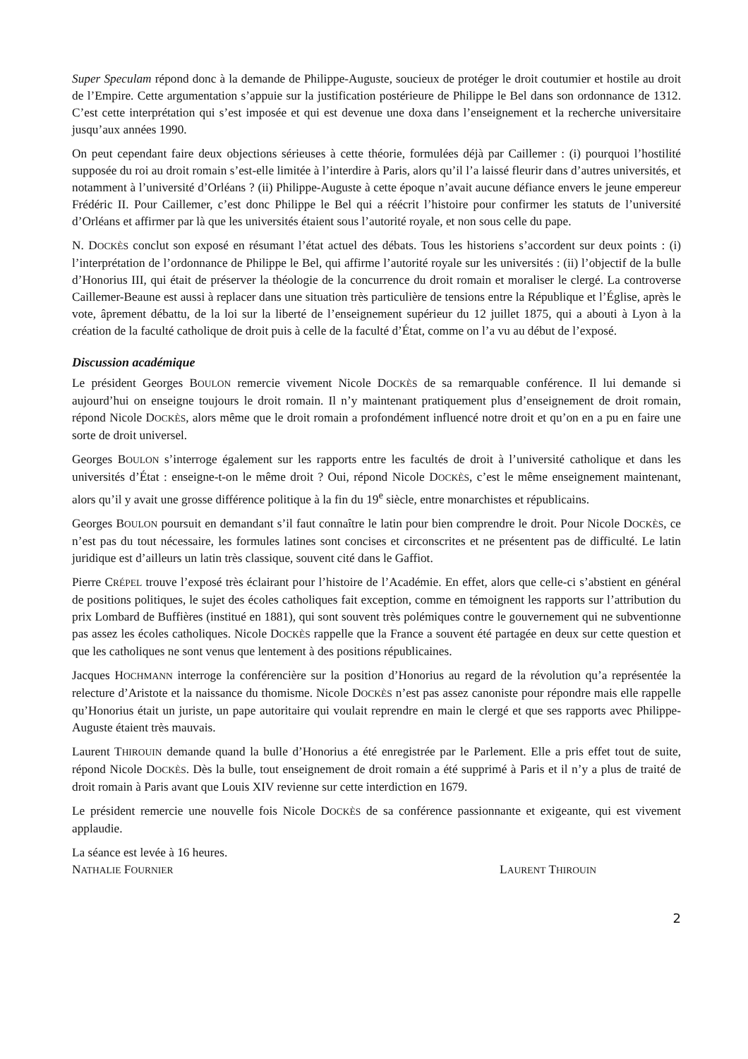Super Speculam répond donc à la demande de Philippe-Auguste, soucieux de protéger le droit coutumier et hostile au droit de l’Empire. Cette argumentation s’appuie sur la justification postérieure de Philippe le Bel dans son ordonnance de 1312. C’est cette interprétation qui s’est imposée et qui est devenue une doxa dans l’enseignement et la recherche universitaire jusqu’aux années 1990.
On peut cependant faire deux objections sérieuses à cette théorie, formulées déjà par Caillemer : (i) pourquoi l’hostilité supposée du roi au droit romain s’est-elle limitée à l’interdire à Paris, alors qu’il l’a laissé fleurir dans d’autres universités, et notamment à l’université d’Orléans ? (ii) Philippe-Auguste à cette époque n’avait aucune défiance envers le jeune empereur Frédéric II. Pour Caillemer, c’est donc Philippe le Bel qui a réécrit l’histoire pour confirmer les statuts de l’université d’Orléans et affirmer par là que les universités étaient sous l’autorité royale, et non sous celle du pape.
N. DOCKÈS conclut son exposé en résumant l’état actuel des débats. Tous les historiens s’accordent sur deux points : (i) l’interprétation de l’ordonnance de Philippe le Bel, qui affirme l’autorité royale sur les universités : (ii) l’objectif de la bulle d’Honorius III, qui était de préserver la théologie de la concurrence du droit romain et moraliser le clergé. La controverse Caillemer-Beaune est aussi à replacer dans une situation très particulière de tensions entre la République et l’Église, après le vote, âprement débattu, de la loi sur la liberté de l’enseignement supérieur du 12 juillet 1875, qui a abouti à Lyon à la création de la faculté catholique de droit puis à celle de la faculté d’État, comme on l’a vu au début de l’exposé.
Discussion académique
Le président Georges BOULON remercie vivement Nicole DOCKÈS de sa remarquable conférence. Il lui demande si aujourd’hui on enseigne toujours le droit romain. Il n’y maintenant pratiquement plus d’enseignement de droit romain, répond Nicole DOCKÈS, alors même que le droit romain a profondément influencé notre droit et qu’on en a pu en faire une sorte de droit universel.
Georges BOULON s’interroge également sur les rapports entre les facultés de droit à l’université catholique et dans les universités d’État : enseigne-t-on le même droit ? Oui, répond Nicole DOCKÈS, c’est le même enseignement maintenant, alors qu’il y avait une grosse différence politique à la fin du 19<sup>e</sup> siècle, entre monarchistes et républicains.
Georges BOULON poursuit en demandant s’il faut connaître le latin pour bien comprendre le droit. Pour Nicole DOCKÈS, ce n’est pas du tout nécessaire, les formules latines sont concises et circonscrites et ne présentent pas de difficulté. Le latin juridique est d’ailleurs un latin très classique, souvent cité dans le Gaffiot.
Pierre CRÉPEL trouve l’exposé très éclairant pour l’histoire de l’Académie. En effet, alors que celle-ci s’abstient en général de positions politiques, le sujet des écoles catholiques fait exception, comme en témoignent les rapports sur l’attribution du prix Lombard de Buffières (institué en 1881), qui sont souvent très polémiques contre le gouvernement qui ne subventionne pas assez les écoles catholiques. Nicole DOCKÈS rappelle que la France a souvent été partagée en deux sur cette question et que les catholiques ne sont venus que lentement à des positions républicaines.
Jacques HOCHMANN interroge la conférencière sur la position d’Honorius au regard de la révolution qu’a représentée la relecture d’Aristote et la naissance du thomisme. Nicole DOCKÈS n’est pas assez canoniste pour répondre mais elle rappelle qu’Honorius était un juriste, un pape autoritaire qui voulait reprendre en main le clergé et que ses rapports avec Philippe-Auguste étaient très mauvais.
Laurent THIROUIN demande quand la bulle d’Honorius a été enregistrée par le Parlement. Elle a pris effet tout de suite, répond Nicole DOCKÈS. Dès la bulle, tout enseignement de droit romain a été supprimé à Paris et il n’y a plus de traité de droit romain à Paris avant que Louis XIV revienne sur cette interdiction en 1679.
Le président remercie une nouvelle fois Nicole DOCKÈS de sa conférence passionnante et exigeante, qui est vivement applaudie.
La séance est levée à 16 heures.
NATHALIE FOURNIER LAURENT THIROUIN
2